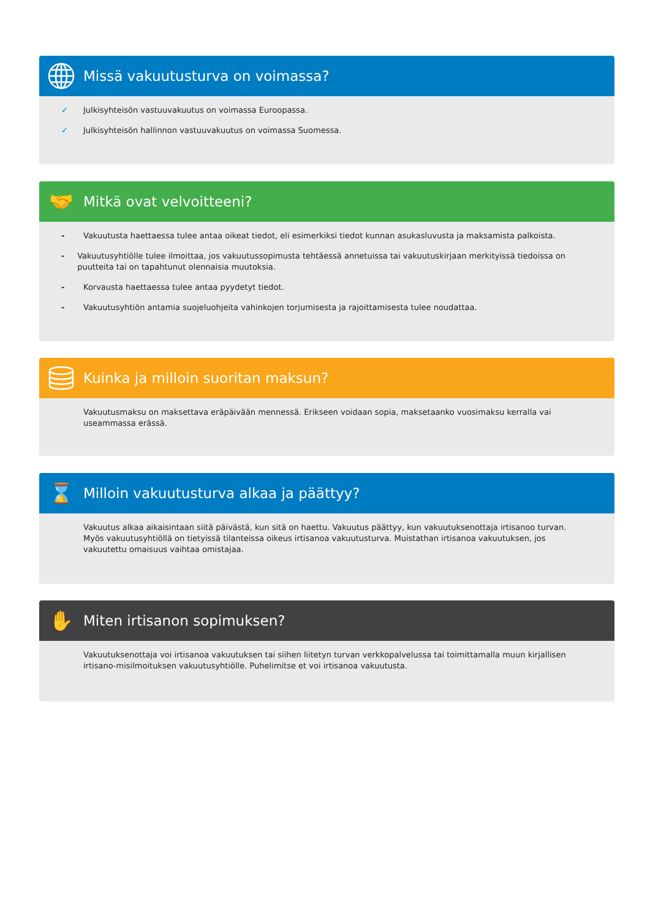Missä vakuutusturva on voimassa?
✓ Julkisyhteisön vastuuvakuutus on voimassa Euroopassa.
✓ Julkisyhteisön hallinnon vastuuvakuutus on voimassa Suomessa.
🤝
Mitkä ovat velvoitteeni?
- Vakuutusta haettaessa tulee antaa oikeat tiedot, eli esimerkiksi tiedot kunnan asukasluvusta ja maksamista palkoista.
- Vakuutusyhtiölle tulee ilmoittaa, jos vakuutussopimusta tehtäessä annetuissa tai vakuutuskirjaan merkityissä tiedoissa on puutteita tai on tapahtunut olennaisia muutoksia.
- Korvausta haettaessa tulee antaa pyydetyt tiedot.
- Vakuutusyhtiön antamia suojeluohjeita vahinkojen torjumisesta ja rajoittamisesta tulee noudattaa.
Kuinka ja milloin suoritan maksun?
Vakuutusmaksu on maksettava eräpäivään mennessä. Erikseen voidaan sopia, maksetaanko vuosimaksu kerralla vai useammassa erässä.
⌛
Milloin vakuutusturva alkaa ja päättyy?
Vakuutus alkaa aikaisintaan siitä päivästä, kun sitä on haettu. Vakuutus päättyy, kun vakuutuksenottaja irtisanoo turvan. Myös vakuutusyhtiöllä on tietyissä tilanteissa oikeus irtisanoa vakuutusturva. Muistathan irtisanoa vakuutuksen, jos vakuutettu omaisuus vaihtaa omistajaa.
✋
Miten irtisanon sopimuksen?
Vakuutuksenottaja voi irtisanoa vakuutuksen tai siihen liitetyn turvan verkkopalvelussa tai toimittamalla muun kirjallisen irtisano-misilmoituksen vakuutusyhtiölle. Puhelimitse et voi irtisanoa vakuutusta.